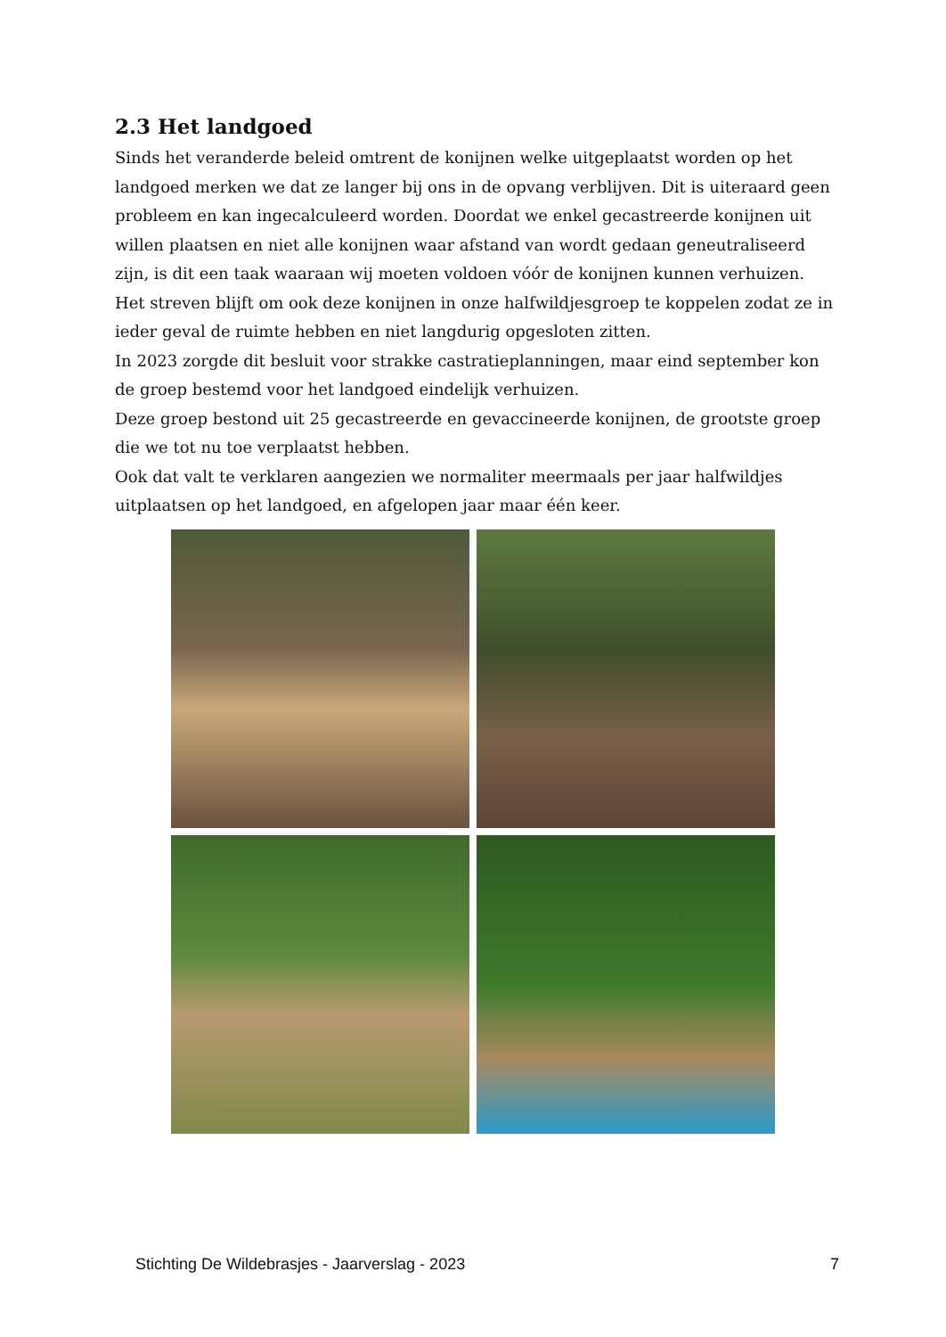2.3 Het landgoed
Sinds het veranderde beleid omtrent de konijnen welke uitgeplaatst worden op het landgoed merken we dat ze langer bij ons in de opvang verblijven. Dit is uiteraard geen probleem en kan ingecalculeerd worden. Doordat we enkel gecastreerde konijnen uit willen plaatsen en niet alle konijnen waar afstand van wordt gedaan geneutraliseerd zijn, is dit een taak waaraan wij moeten voldoen vóór de konijnen kunnen verhuizen.
Het streven blijft om ook deze konijnen in onze halfwildjesgroep te koppelen zodat ze in ieder geval de ruimte hebben en niet langdurig opgesloten zitten.
In 2023 zorgde dit besluit voor strakke castratieplanningen, maar eind september kon de groep bestemd voor het landgoed eindelijk verhuizen.
Deze groep bestond uit 25 gecastreerde en gevaccineerde konijnen, de grootste groep die we tot nu toe verplaatst hebben.
Ook dat valt te verklaren aangezien we normaliter meermaals per jaar halfwildjes uitplaatsen op het landgoed, en afgelopen jaar maar één keer.
Stichting De Wildebrasjes - Jaarverslag - 2023 7